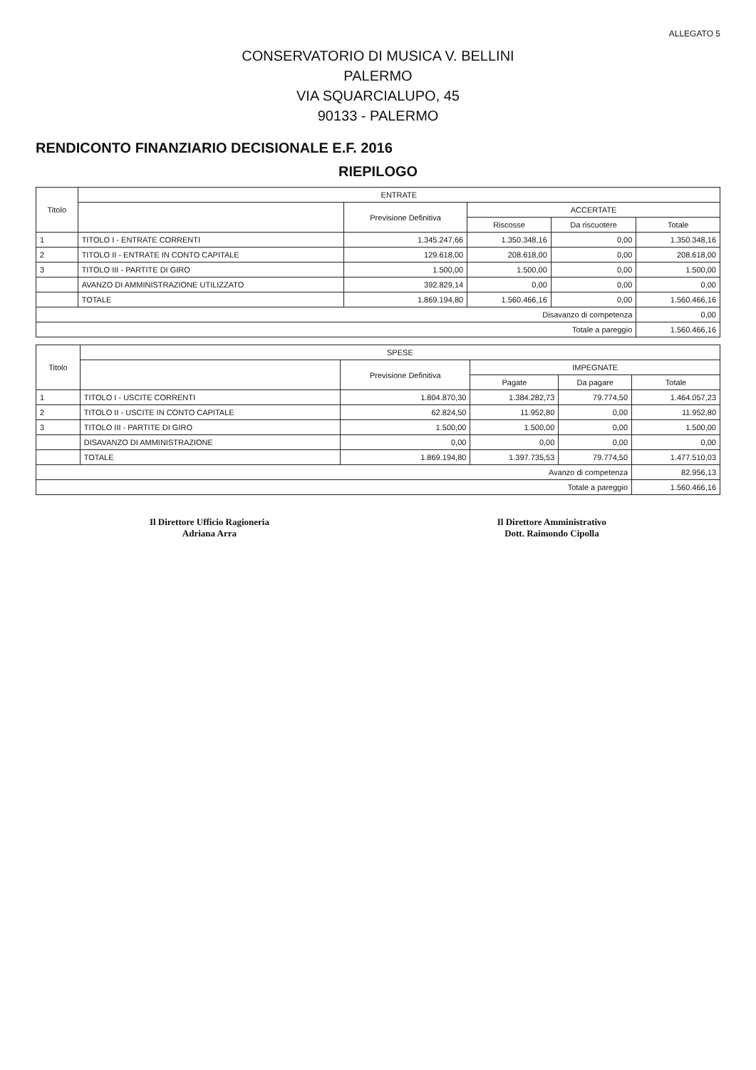ALLEGATO 5
CONSERVATORIO DI MUSICA V. BELLINI
PALERMO
VIA SQUARCIALUPO, 45
90133 - PALERMO
RENDICONTO FINANZIARIO DECISIONALE E.F. 2016
RIEPILOGO
| Titolo | ENTRATE | | | | |
| --- | --- | --- | --- | --- | --- |
| | | Previsione Definitiva | ACCERTATE | | |
| | | | Riscosse | Da riscuotere | Totale |
| 1 | TITOLO I - ENTRATE CORRENTI | 1.345.247,66 | 1.350.348,16 | 0,00 | 1.350.348,16 |
| 2 | TITOLO II - ENTRATE IN CONTO CAPITALE | 129.618,00 | 208.618,00 | 0,00 | 208.618,00 |
| 3 | TITOLO III - PARTITE DI GIRO | 1.500,00 | 1.500,00 | 0,00 | 1.500,00 |
| | AVANZO DI AMMINISTRAZIONE UTILIZZATO | 392.829,14 | 0,00 | 0,00 | 0,00 |
| | TOTALE | 1.869.194,80 | 1.560.466,16 | 0,00 | 1.560.466,16 |
| Disavanzo di competenza | | | | | 0,00 |
| Totale a pareggio | | | | | 1.560.466,16 |
| Titolo | SPESE | | | | |
| --- | --- | --- | --- | --- | --- |
| | | Previsione Definitiva | IMPEGNATE | | |
| | | | Pagate | Da pagare | Totale |
| 1 | TITOLO I - USCITE CORRENTI | 1.804.870,30 | 1.384.282,73 | 79.774,50 | 1.464.057,23 |
| 2 | TITOLO II - USCITE IN CONTO CAPITALE | 62.824,50 | 11.952,80 | 0,00 | 11.952,80 |
| 3 | TITOLO III - PARTITE DI GIRO | 1.500,00 | 1.500,00 | 0,00 | 1.500,00 |
| | DISAVANZO DI AMMINISTRAZIONE | 0,00 | 0,00 | 0,00 | 0,00 |
| | TOTALE | 1.869.194,80 | 1.397.735,53 | 79.774,50 | 1.477.510,03 |
| Avanzo di competenza | | | | | 82.956,13 |
| Totale a pareggio | | | | | 1.560.466,16 |
Il Direttore Ufficio Ragioneria
Adriana Arra
Il Direttore Amministrativo
Dott. Raimondo Cipolla